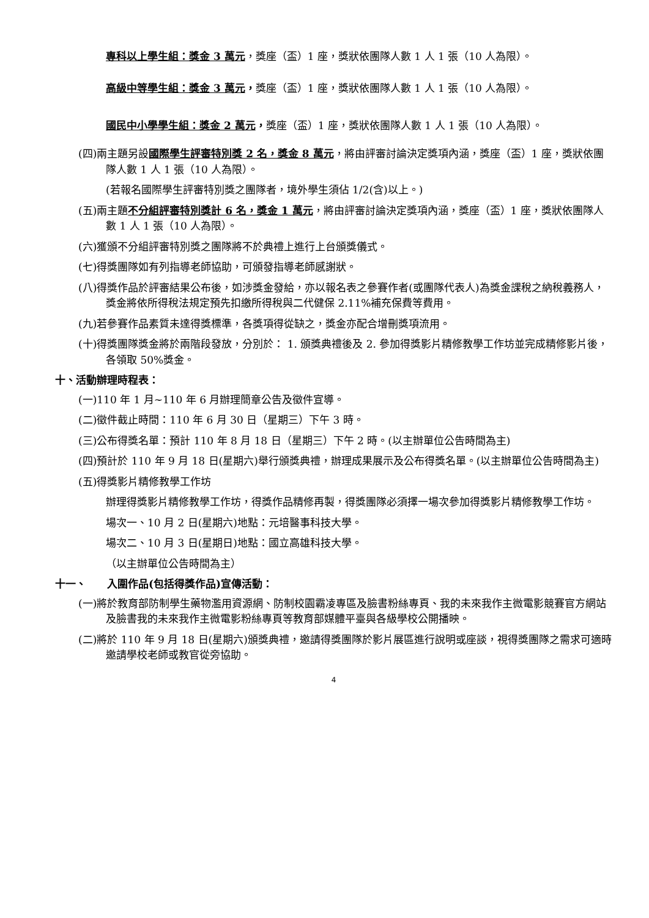專科以上學生組：獎金 3 萬元，獎座（盃）1 座，獎狀依團隊人數 1 人 1 張（10 人為限）。
高級中等學生組：獎金 3 萬元，獎座（盃）1 座，獎狀依團隊人數 1 人 1 張（10 人為限）。
國民中小學學生組：獎金 2 萬元，獎座（盃）1 座，獎狀依團隊人數 1 人 1 張（10 人為限）。
(四)兩主題另設國際學生評審特別獎 2 名，獎金 8 萬元，將由評審討論決定獎項內涵，獎座（盃）1 座，獎狀依團隊人數 1 人 1 張（10 人為限）。
(若報名國際學生評審特別獎之團隊者，境外學生須佔 1/2(含)以上。)
(五)兩主題不分組評審特別獎計 6 名，獎金 1 萬元，將由評審討論決定獎項內涵，獎座（盃）1 座，獎狀依團隊人數 1 人 1 張（10 人為限）。
(六)獲頒不分組評審特別獎之團隊將不於典禮上進行上台頒獎儀式。
(七)得獎團隊如有列指導老師協助，可頒發指導老師感謝狀。
(八)得獎作品於評審結果公布後，如涉獎金發給，亦以報名表之參賽作者(或團隊代表人)為獎金課稅之納稅義務人，獎金將依所得稅法規定預先扣繳所得稅與二代健保 2.11%補充保費等費用。
(九)若參賽作品素質未達得獎標準，各獎項得從缺之，獎金亦配合增刪獎項流用。
(十)得獎團隊獎金將於兩階段發放，分別於： 1. 頒獎典禮後及 2. 參加得獎影片精修教學工作坊並完成精修影片後，各領取 50%獎金。
十、活動辦理時程表：
(一)110 年 1 月~110 年 6 月辦理簡章公告及徵件宣導。
(二)徵件截止時間：110 年 6 月 30 日（星期三）下午 3 時。
(三)公布得獎名單：預計 110 年 8 月 18 日（星期三）下午 2 時。(以主辦單位公告時間為主)
(四)預計於 110 年 9 月 18 日(星期六)舉行頒獎典禮，辦理成果展示及公布得獎名單。(以主辦單位公告時間為主)
(五)得獎影片精修教學工作坊
辦理得獎影片精修教學工作坊，得獎作品精修再製，得獎團隊必須擇一場次參加得獎影片精修教學工作坊。
場次一、10 月 2 日(星期六)地點：元培醫事科技大學。
場次二、10 月 3 日(星期日)地點：國立高雄科技大學。
（以主辦單位公告時間為主）
十一、　　入圍作品(包括得獎作品)宣傳活動：
(一)將於教育部防制學生藥物濫用資源網、防制校園霸凌專區及臉書粉絲專頁、我的未來我作主微電影競賽官方網站及臉書我的未來我作主微電影粉絲專頁等教育部媒體平臺與各級學校公開播映。
(二)將於 110 年 9 月 18 日(星期六)頒獎典禮，邀請得獎團隊於影片展區進行說明或座談，視得獎團隊之需求可適時邀請學校老師或教官從旁協助。
4